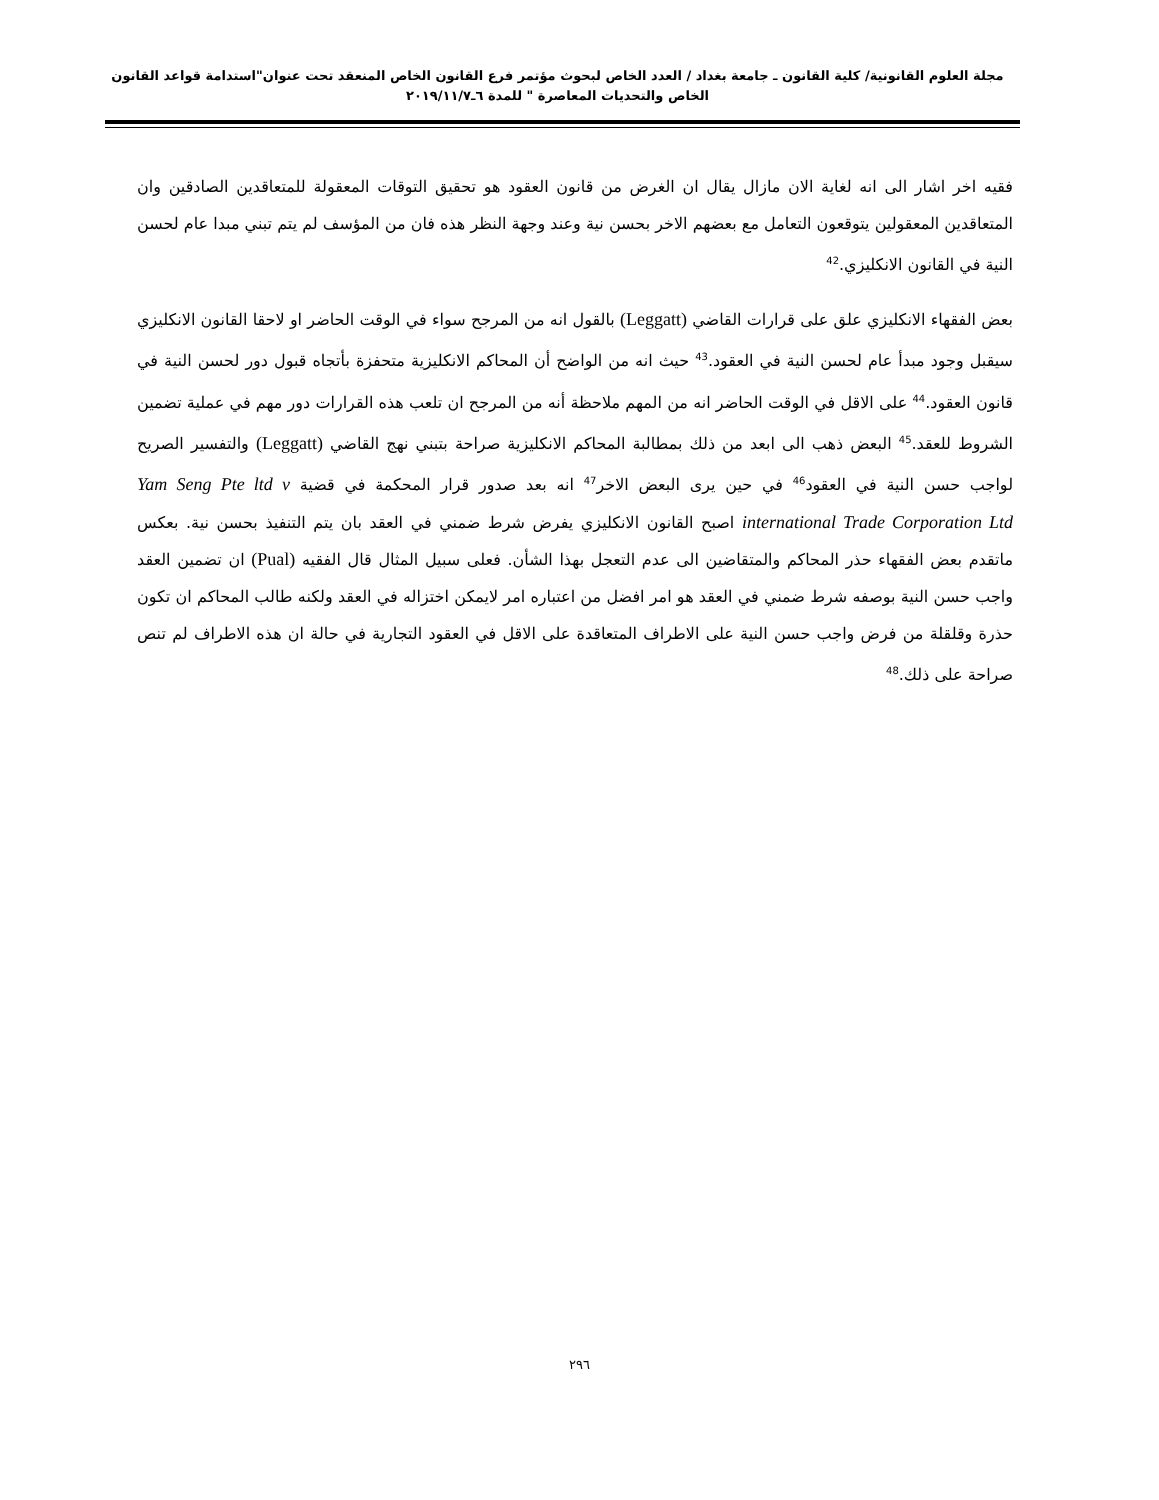مجلة العلوم القانونية/ كلية القانون ـ جامعة بغداد / العدد الخاص لبحوث مؤتمر فرع القانون الخاص المنعقد تحت عنوان"استدامة قواعد القانون الخاص والتحديات المعاصرة " للمدة ٦ـ٢٠١٩/١١/٧
فقيه اخر اشار الى انه لغاية الان مازال يقال ان الغرض من قانون العقود هو تحقيق التوقات المعقولة للمتعاقدين الصادقين وان المتعاقدين المعقولين يتوقعون التعامل مع بعضهم الاخر بحسن نية وعند وجهة النظر هذه فان من المؤسف لم يتم تبني مبدا عام لحسن النية في القانون الانكليزي.<sup>42</sup>
بعض الفقهاء الانكليزي علق على قرارات القاضي (Leggatt) بالقول انه من المرجح سواء في الوقت الحاضر او لاحقا القانون الانكليزي سيقبل وجود مبدأ عام لحسن النية في العقود.<sup>43</sup> حيث انه من الواضح أن المحاكم الانكليزية متحفزة بأتجاه قبول دور لحسن النية في قانون العقود.<sup>44</sup> على الاقل في الوقت الحاضر انه من المهم ملاحظة أنه من المرجح ان تلعب هذه القرارات دور مهم في عملية تضمين الشروط للعقد.<sup>45</sup> البعض ذهب الى ابعد من ذلك بمطالبة المحاكم الانكليزية صراحة بتبني نهج القاضي (Leggatt) والتفسير الصريح لواجب حسن النية في العقود<sup>46</sup> في حين يرى البعض الاخر<sup>47</sup> انه بعد صدور قرار المحكمة في قضية Yam Seng Pte ltd v international Trade Corporation Ltd اصبح القانون الانكليزي يفرض شرط ضمني في العقد بان يتم التنفيذ بحسن نية. بعكس ماتقدم بعض الفقهاء حذر المحاكم والمتقاضين الى عدم التعجل بهذا الشأن. فعلى سبيل المثال قال الفقيه (Pual) ان تضمين العقد واجب حسن النية بوصفه شرط ضمني في العقد هو امر افضل من اعتباره امر لايمكن اختزاله في العقد ولكنه طالب المحاكم ان تكون حذرة وقلقلة من فرض واجب حسن النية على الاطراف المتعاقدة على الاقل في العقود التجارية في حالة ان هذه الاطراف لم تنص صراحة على ذلك.<sup>48</sup>
٢٩٦